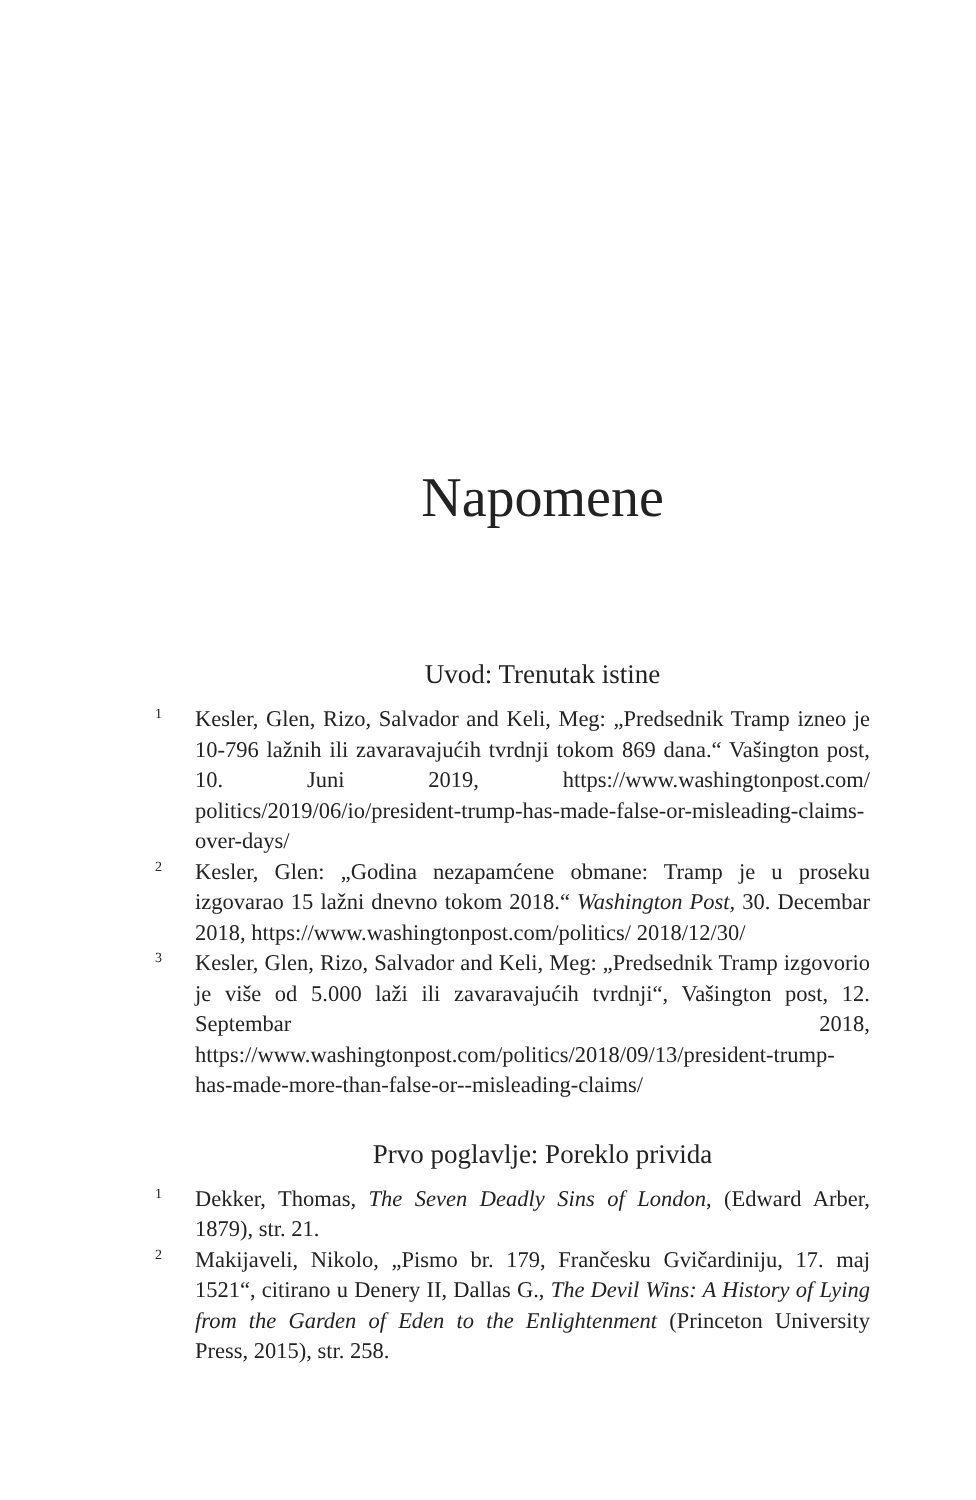Napomene
Uvod: Trenutak istine
<sup>1</sup>
Kesler, Glen, Rizo, Salvador and Keli, Meg: „Predsednik Tramp izneo je 10-796 lažnih ili zavaravajućih tvrdnji tokom 869 dana.“ Vašington post, 10. Juni 2019, https://www.washingtonpost.com/ politics/2019/06/io/president-trump-has-made-false-or-misleading-claims-over-days/
<sup>2</sup>
Kesler, Glen: „Godina nezapamćene obmane: Tramp je u proseku izgovarao 15 lažni dnevno tokom 2018.“ Washington Post, 30. Decembar 2018, https://www.washingtonpost.com/politics/ 2018/12/30/
<sup>3</sup>
Kesler, Glen, Rizo, Salvador and Keli, Meg: „Predsednik Tramp izgovorio je više od 5.000 laži ili zavaravajućih tvrdnji“, Vašington post, 12. Septembar 2018, https://www.washingtonpost.com/politics/2018/09/13/president-trump-has-made-more-than-false-or--misleading-claims/
Prvo poglavlje: Poreklo privida
<sup>1</sup>
Dekker, Thomas, The Seven Deadly Sins of London, (Edward Arber, 1879), str. 21.
<sup>2</sup>
Makijaveli, Nikolo, „Pismo br. 179, Frančesku Gvičardiniju, 17. maj 1521“, citirano u Denery II, Dallas G., The Devil Wins: A History of Lying from the Garden of Eden to the Enlightenment (Princeton University Press, 2015), str. 258.